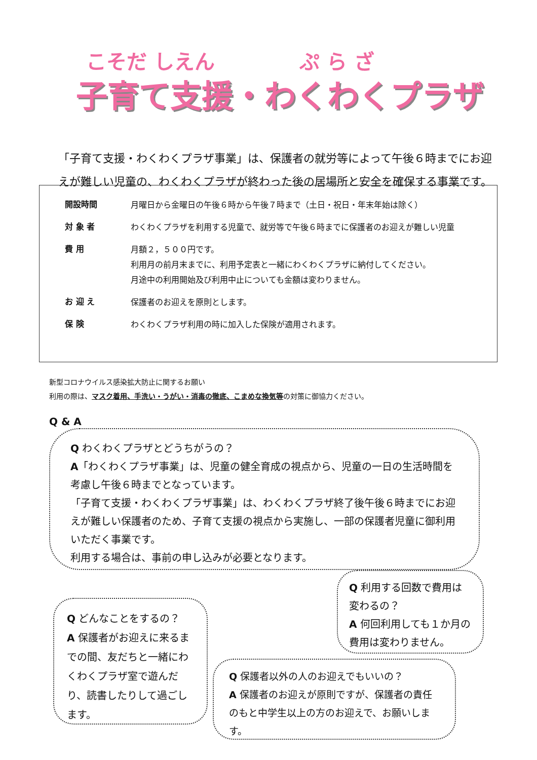こそだ しえん ぷ ら ざ
子育て支援・わくわくプラザ
「子育て支援・わくわくプラザ事業」は、保護者の就労等によって午後６時までにお迎えが難しい児童の、わくわくプラザが終わった後の居場所と安全を確保する事業です。
開設時間
月曜日から金曜日の午後６時から午後７時まで（土日・祝日・年末年始は除く）
対 象 者
わくわくプラザを利用する児童で、就労等で午後６時までに保護者のお迎えが難しい児童
費 用
月額２，５００円です。
利用月の前月末までに、利用予定表と一緒にわくわくプラザに納付してください。
月途中の利用開始及び利用中止についても金額は変わりません。
お 迎 え
保護者のお迎えを原則とします。
保 険
わくわくプラザ利用の時に加入した保険が適用されます。
新型コロナウイルス感染拡大防止に関するお願い
利用の際は、マスク着用、手洗い・うがい・消毒の徹底、こまめな換気等の対策に御協力ください。
Q & A
Q わくわくプラザとどうちがうの？
A「わくわくプラザ事業」は、児童の健全育成の視点から、児童の一日の生活時間を考慮し午後６時までとなっています。
「子育て支援・わくわくプラザ事業」は、わくわくプラザ終了後午後６時までにお迎えが難しい保護者のため、子育て支援の視点から実施し、一部の保護者児童に御利用いただく事業です。
利用する場合は、事前の申し込みが必要となります。
Q 利用する回数で費用は変わるの？
A 何回利用しても１か月の費用は変わりません。
Q どんなことをするの？
A 保護者がお迎えに来るまでの間、友だちと一緒にわくわくプラザ室で遊んだり、読書したりして過ごします。
Q 保護者以外の人のお迎えでもいいの？
A 保護者のお迎えが原則ですが、保護者の責任のもと中学生以上の方のお迎えで、お願いします。